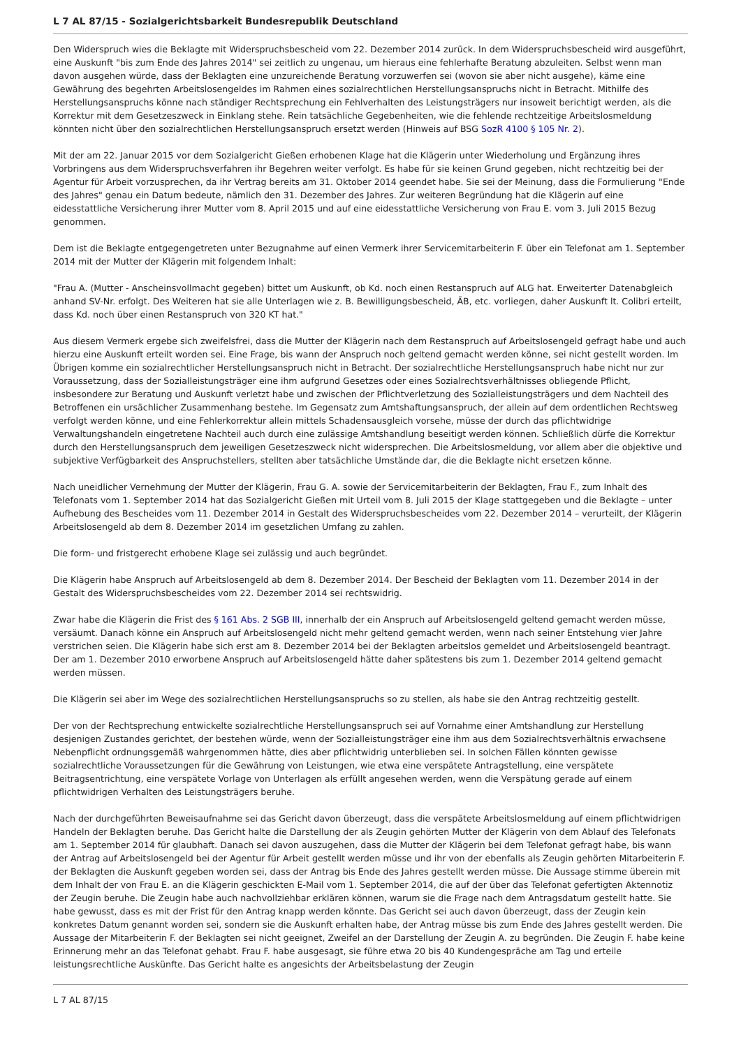L 7 AL 87/15 - Sozialgerichtsbarkeit Bundesrepublik Deutschland
Den Widerspruch wies die Beklagte mit Widerspruchsbescheid vom 22. Dezember 2014 zurück. In dem Widerspruchsbescheid wird ausgeführt, eine Auskunft "bis zum Ende des Jahres 2014" sei zeitlich zu ungenau, um hieraus eine fehlerhafte Beratung abzuleiten. Selbst wenn man davon ausgehen würde, dass der Beklagten eine unzureichende Beratung vorzuwerfen sei (wovon sie aber nicht ausgehe), käme eine Gewährung des begehrten Arbeitslosengeldes im Rahmen eines sozialrechtlichen Herstellungsanspruchs nicht in Betracht. Mithilfe des Herstellungsanspruchs könne nach ständiger Rechtsprechung ein Fehlverhalten des Leistungsträgers nur insoweit berichtigt werden, als die Korrektur mit dem Gesetzeszweck in Einklang stehe. Rein tatsächliche Gegebenheiten, wie die fehlende rechtzeitige Arbeitslosmeldung könnten nicht über den sozialrechtlichen Herstellungsanspruch ersetzt werden (Hinweis auf BSG SozR 4100 § 105 Nr. 2).
Mit der am 22. Januar 2015 vor dem Sozialgericht Gießen erhobenen Klage hat die Klägerin unter Wiederholung und Ergänzung ihres Vorbringens aus dem Widerspruchsverfahren ihr Begehren weiter verfolgt. Es habe für sie keinen Grund gegeben, nicht rechtzeitig bei der Agentur für Arbeit vorzusprechen, da ihr Vertrag bereits am 31. Oktober 2014 geendet habe. Sie sei der Meinung, dass die Formulierung "Ende des Jahres" genau ein Datum bedeute, nämlich den 31. Dezember des Jahres. Zur weiteren Begründung hat die Klägerin auf eine eidesstattliche Versicherung ihrer Mutter vom 8. April 2015 und auf eine eidesstattliche Versicherung von Frau E. vom 3. Juli 2015 Bezug genommen.
Dem ist die Beklagte entgegengetreten unter Bezugnahme auf einen Vermerk ihrer Servicemitarbeiterin F. über ein Telefonat am 1. September 2014 mit der Mutter der Klägerin mit folgendem Inhalt:
"Frau A. (Mutter - Anscheinsvollmacht gegeben) bittet um Auskunft, ob Kd. noch einen Restanspruch auf ALG hat. Erweiterter Datenabgleich anhand SV-Nr. erfolgt. Des Weiteren hat sie alle Unterlagen wie z. B. Bewilligungsbescheid, ÄB, etc. vorliegen, daher Auskunft lt. Colibri erteilt, dass Kd. noch über einen Restanspruch von 320 KT hat."
Aus diesem Vermerk ergebe sich zweifelsfrei, dass die Mutter der Klägerin nach dem Restanspruch auf Arbeitslosengeld gefragt habe und auch hierzu eine Auskunft erteilt worden sei. Eine Frage, bis wann der Anspruch noch geltend gemacht werden könne, sei nicht gestellt worden. Im Übrigen komme ein sozialrechtlicher Herstellungsanspruch nicht in Betracht. Der sozialrechtliche Herstellungsanspruch habe nicht nur zur Voraussetzung, dass der Sozialleistungsträger eine ihm aufgrund Gesetzes oder eines Sozialrechtsverhältnisses obliegende Pflicht, insbesondere zur Beratung und Auskunft verletzt habe und zwischen der Pflichtverletzung des Sozialleistungsträgers und dem Nachteil des Betroffenen ein ursächlicher Zusammenhang bestehe. Im Gegensatz zum Amtshaftungsanspruch, der allein auf dem ordentlichen Rechtsweg verfolgt werden könne, und eine Fehlerkorrektur allein mittels Schadensausgleich vorsehe, müsse der durch das pflichtwidrige Verwaltungshandeln eingetretene Nachteil auch durch eine zulässige Amtshandlung beseitigt werden können. Schließlich dürfe die Korrektur durch den Herstellungsanspruch dem jeweiligen Gesetzeszweck nicht widersprechen. Die Arbeitslosmeldung, vor allem aber die objektive und subjektive Verfügbarkeit des Anspruchstellers, stellten aber tatsächliche Umstände dar, die die Beklagte nicht ersetzen könne.
Nach uneidlicher Vernehmung der Mutter der Klägerin, Frau G. A. sowie der Servicemitarbeiterin der Beklagten, Frau F., zum Inhalt des Telefonats vom 1. September 2014 hat das Sozialgericht Gießen mit Urteil vom 8. Juli 2015 der Klage stattgegeben und die Beklagte – unter Aufhebung des Bescheides vom 11. Dezember 2014 in Gestalt des Widerspruchsbescheides vom 22. Dezember 2014 – verurteilt, der Klägerin Arbeitslosengeld ab dem 8. Dezember 2014 im gesetzlichen Umfang zu zahlen.
Die form- und fristgerecht erhobene Klage sei zulässig und auch begründet.
Die Klägerin habe Anspruch auf Arbeitslosengeld ab dem 8. Dezember 2014. Der Bescheid der Beklagten vom 11. Dezember 2014 in der Gestalt des Widerspruchsbescheides vom 22. Dezember 2014 sei rechtswidrig.
Zwar habe die Klägerin die Frist des § 161 Abs. 2 SGB III, innerhalb der ein Anspruch auf Arbeitslosengeld geltend gemacht werden müsse, versäumt. Danach könne ein Anspruch auf Arbeitslosengeld nicht mehr geltend gemacht werden, wenn nach seiner Entstehung vier Jahre verstrichen seien. Die Klägerin habe sich erst am 8. Dezember 2014 bei der Beklagten arbeitslos gemeldet und Arbeitslosengeld beantragt. Der am 1. Dezember 2010 erworbene Anspruch auf Arbeitslosengeld hätte daher spätestens bis zum 1. Dezember 2014 geltend gemacht werden müssen.
Die Klägerin sei aber im Wege des sozialrechtlichen Herstellungsanspruchs so zu stellen, als habe sie den Antrag rechtzeitig gestellt.
Der von der Rechtsprechung entwickelte sozialrechtliche Herstellungsanspruch sei auf Vornahme einer Amtshandlung zur Herstellung desjenigen Zustandes gerichtet, der bestehen würde, wenn der Sozialleistungsträger eine ihm aus dem Sozialrechtsverhältnis erwachsene Nebenpflicht ordnungsgemäß wahrgenommen hätte, dies aber pflichtwidrig unterblieben sei. In solchen Fällen könnten gewisse sozialrechtliche Voraussetzungen für die Gewährung von Leistungen, wie etwa eine verspätete Antragstellung, eine verspätete Beitragsentrichtung, eine verspätete Vorlage von Unterlagen als erfüllt angesehen werden, wenn die Verspätung gerade auf einem pflichtwidrigen Verhalten des Leistungsträgers beruhe.
Nach der durchgeführten Beweisaufnahme sei das Gericht davon überzeugt, dass die verspätete Arbeitslosmeldung auf einem pflichtwidrigen Handeln der Beklagten beruhe. Das Gericht halte die Darstellung der als Zeugin gehörten Mutter der Klägerin von dem Ablauf des Telefonats am 1. September 2014 für glaubhaft. Danach sei davon auszugehen, dass die Mutter der Klägerin bei dem Telefonat gefragt habe, bis wann der Antrag auf Arbeitslosengeld bei der Agentur für Arbeit gestellt werden müsse und ihr von der ebenfalls als Zeugin gehörten Mitarbeiterin F. der Beklagten die Auskunft gegeben worden sei, dass der Antrag bis Ende des Jahres gestellt werden müsse. Die Aussage stimme überein mit dem Inhalt der von Frau E. an die Klägerin geschickten E-Mail vom 1. September 2014, die auf der über das Telefonat gefertigten Aktennotiz der Zeugin beruhe. Die Zeugin habe auch nachvollziehbar erklären können, warum sie die Frage nach dem Antragsdatum gestellt hatte. Sie habe gewusst, dass es mit der Frist für den Antrag knapp werden könnte. Das Gericht sei auch davon überzeugt, dass der Zeugin kein konkretes Datum genannt worden sei, sondern sie die Auskunft erhalten habe, der Antrag müsse bis zum Ende des Jahres gestellt werden. Die Aussage der Mitarbeiterin F. der Beklagten sei nicht geeignet, Zweifel an der Darstellung der Zeugin A. zu begründen. Die Zeugin F. habe keine Erinnerung mehr an das Telefonat gehabt. Frau F. habe ausgesagt, sie führe etwa 20 bis 40 Kundengespräche am Tag und erteile leistungsrechtliche Auskünfte. Das Gericht halte es angesichts der Arbeitsbelastung der Zeugin
L 7 AL 87/15